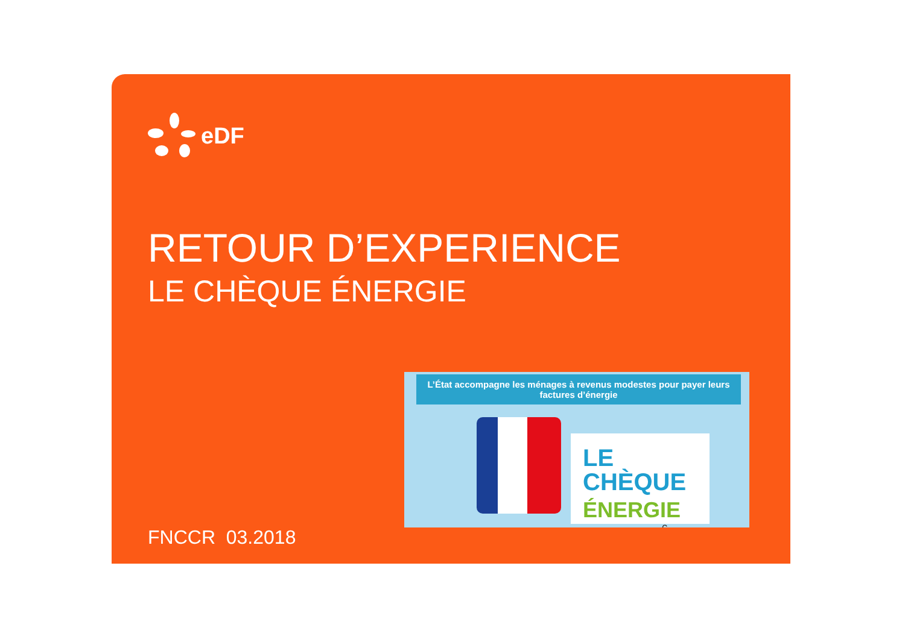eDF
RETOUR D’EXPERIENCE
LE CHÈQUE ÉNERGIE
L’État accompagne les ménages à revenus modestes pour payer leurs factures d’énergie
LE CHÈQUE
ÉNERGIE
€
FNCCR 03.2018